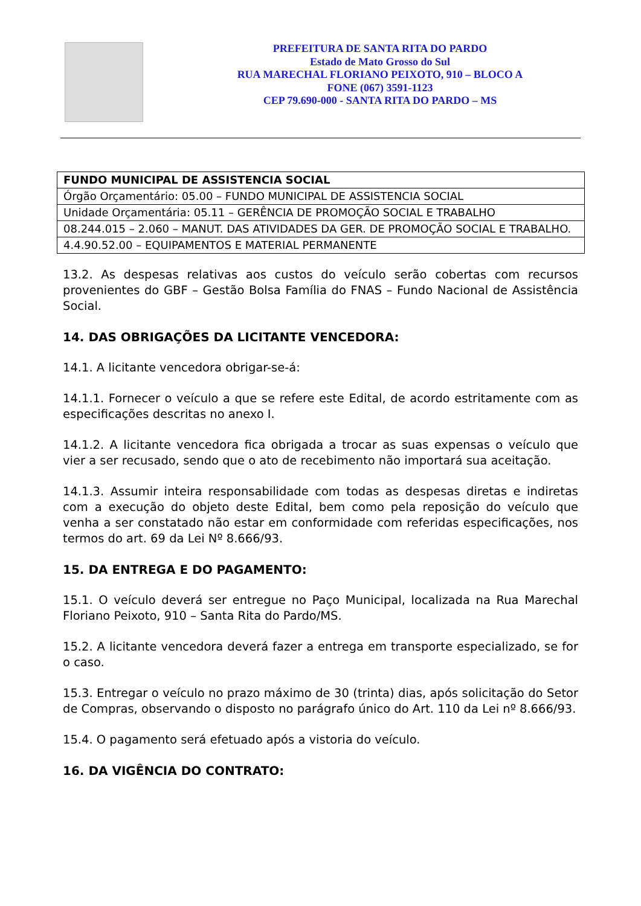PREFEITURA DE SANTA RITA DO PARDO
Estado de Mato Grosso do Sul
RUA MARECHAL FLORIANO PEIXOTO, 910 – BLOCO A
FONE (067) 3591-1123
CEP 79.690-000 - SANTA RITA DO PARDO – MS
| FUNDO MUNICIPAL DE ASSISTENCIA SOCIAL |
| Órgão Orçamentário: 05.00 – FUNDO MUNICIPAL DE ASSISTENCIA SOCIAL |
| Unidade Orçamentária: 05.11 – GERÊNCIA DE PROMOÇÃO SOCIAL E TRABALHO |
| 08.244.015 – 2.060 – MANUT. DAS ATIVIDADES DA GER. DE PROMOÇÃO SOCIAL E TRABALHO. |
| 4.4.90.52.00 – EQUIPAMENTOS E MATERIAL PERMANENTE |
13.2. As despesas relativas aos custos do veículo serão cobertas com recursos provenientes do GBF – Gestão Bolsa Família do FNAS – Fundo Nacional de Assistência Social.
14. DAS OBRIGAÇÕES DA LICITANTE VENCEDORA:
14.1. A licitante vencedora obrigar-se-á:
14.1.1. Fornecer o veículo a que se refere este Edital, de acordo estritamente com as especificações descritas no anexo I.
14.1.2. A licitante vencedora fica obrigada a trocar as suas expensas o veículo que vier a ser recusado, sendo que o ato de recebimento não importará sua aceitação.
14.1.3. Assumir inteira responsabilidade com todas as despesas diretas e indiretas com a execução do objeto deste Edital, bem como pela reposição do veículo que venha a ser constatado não estar em conformidade com referidas especificações, nos termos do art. 69 da Lei Nº 8.666/93.
15. DA ENTREGA E DO PAGAMENTO:
15.1. O veículo deverá ser entregue no Paço Municipal, localizada na Rua Marechal Floriano Peixoto, 910 – Santa Rita do Pardo/MS.
15.2. A licitante vencedora deverá fazer a entrega em transporte especializado, se for o caso.
15.3. Entregar o veículo no prazo máximo de 30 (trinta) dias, após solicitação do Setor de Compras, observando o disposto no parágrafo único do Art. 110 da Lei nº 8.666/93.
15.4. O pagamento será efetuado após a vistoria do veículo.
16. DA VIGÊNCIA DO CONTRATO: